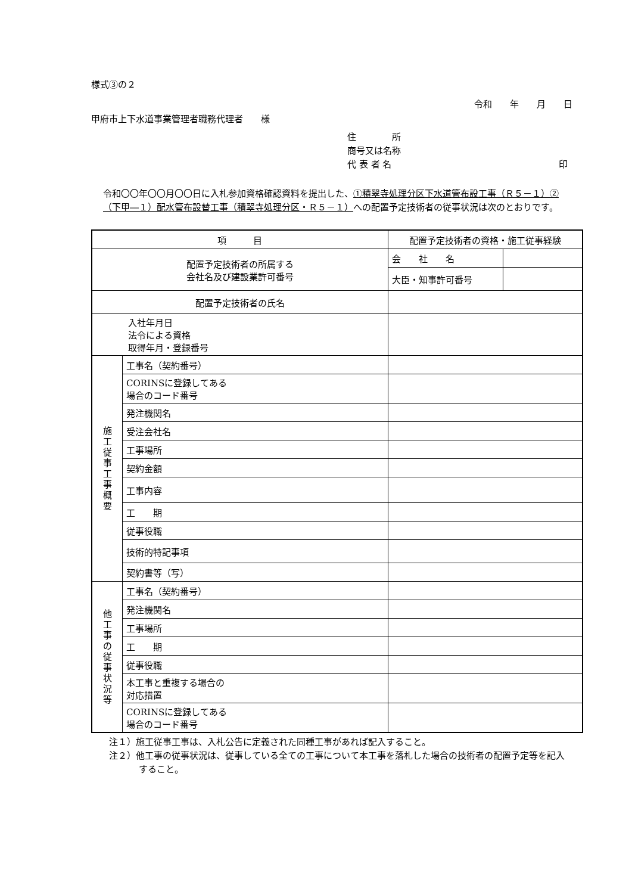様式③の２
令和　　年　　月　　日
甲府市上下水道事業管理者職務代理者　　様
住　　　　所
商号又は名称
代 表 者 名 印
令和〇〇年〇〇月〇〇日に入札参加資格確認資料を提出した、①積翠寺処理分区下水道管布設工事（Ｒ５－１）②（下甲―１）配水管布設替工事（積翠寺処理分区・Ｒ５－１）への配置予定技術者の従事状況は次のとおりです。
| 項 目 | | 配置予定技術者の資格・施工従事経験 | |
| 配置予定技術者の所属する 会社名及び建設業許可番号 | | 会 社 名 | |
| | | 大臣・知事許可番号 | |
| 配置予定技術者の氏名 | | | |
| 入社年月日 法令による資格 取得年月・登録番号 | | | |
| 施 工 従 事 工 事 概 要 | 工事名（契約番号） | | |
| | CORINSに登録してある 場合のコード番号 | | |
| | 発注機関名 | | |
| | 受注会社名 | | |
| | 工事場所 | | |
| | 契約金額 | | |
| | 工事内容 | | |
| | 工 期 | | |
| | 従事役職 | | |
| | 技術的特記事項 | | |
| | 契約書等（写） | | |
| 他 工 事 の 従 事 状 況 等 | 工事名（契約番号） | | |
| | 発注機関名 | | |
| | 工事場所 | | |
| | 工 期 | | |
| | 従事役職 | | |
| | 本工事と重複する場合の 対応措置 | | |
| | CORINSに登録してある 場合のコード番号 | | |
注１）施工従事工事は、入札公告に定義された同種工事があれば記入すること。
注２）他工事の従事状況は、従事している全ての工事について本工事を落札した場合の技術者の配置予定等を記入すること。